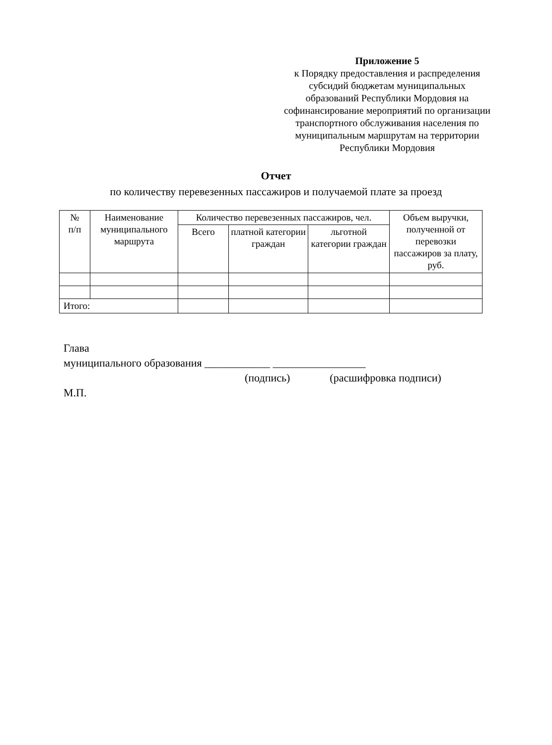Приложение 5
к Порядку предоставления и распределения субсидий бюджетам муниципальных образований Республики Мордовия на софинансирование мероприятий по организации транспортного обслуживания населения по муниципальным маршрутам на территории Республики Мордовия
Отчет
по количеству перевезенных пассажиров и получаемой плате за проезд
| № п/п | Наименование муниципального маршрута | Количество перевезенных пассажиров, чел. | | | Объем выручки, полученной от перевозки пассажиров за плату, руб. |
| --- | --- | --- | --- | --- | --- |
| | | Всего | платной категории граждан | льготной категории граждан | |
| Итого: | | | | | |
Глава
муниципального образования ____________ _________________
(подпись) (расшифровка подписи)
М.П.